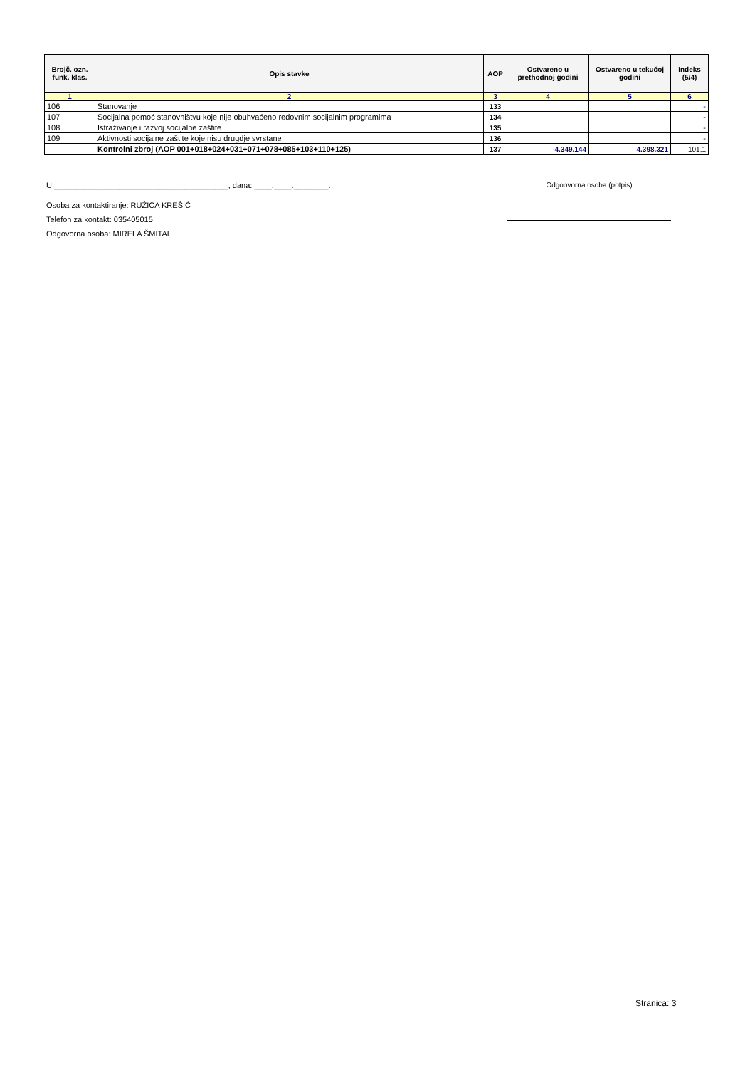| Brojč. ozn. funk. klas. | Opis stavke | AOP | Ostvareno u prethodnoj godini | Ostvareno u tekućoj godini | Indeks (5/4) |
| --- | --- | --- | --- | --- | --- |
| 1 | 2 | 3 | 4 | 5 | 6 |
| 106 | Stanovanje | 133 | | | - |
| 107 | Socijalna pomoć stanovništvu koje nije obuhvaćeno redovnim socijalnim programima | 134 | | | - |
| 108 | Istraživanje i razvoj socijalne zaštite | 135 | | | - |
| 109 | Aktivnosti socijalne zaštite koje nisu drugdje svrstane | 136 | | | - |
| | Kontrolni zbroj (AOP 001+018+024+031+071+078+085+103+110+125) | 137 | 4.349.144 | 4.398.321 | 101,1 |
U ________________________________________, dana: ____.____.________.
Osoba za kontaktiranje: RUŽICA KREŠIĆ
Telefon za kontakt: 035405015
Odgovorna osoba: MIRELA ŠMITAL
Odgoovorna osoba (potpis)
Stranica: 3